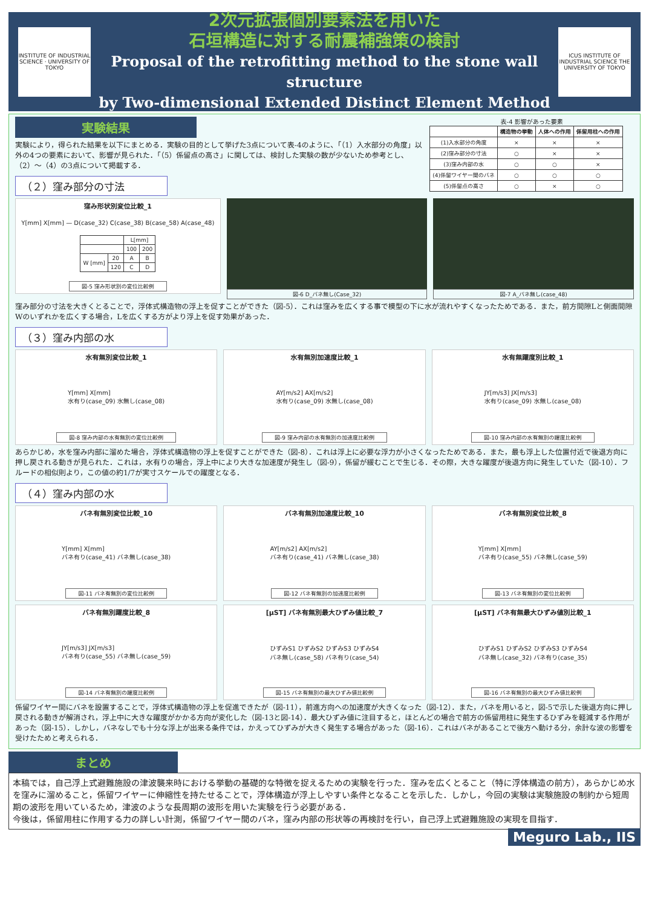INSTITUTE OF INDUSTRIAL SCIENCE · UNIVERSITY OF TOKYO
2次元拡張個別要素法を用いた
石垣構造に対する耐震補強策の検討
Proposal of the retrofitting method to the stone wall structure
by Two-dimensional Extended Distinct Element Method
ICUS INSTITUTE OF INDUSTRIAL SCIENCE THE UNIVERSITY OF TOKYO
実験結果
実験により，得られた結果を以下にまとめる．実験の目的として挙げた3点について表-4のように、「（1）入水部分の角度」以外の4つの要素において、影響が見られた．「（5）係留点の高さ」に関しては、検討した実験の数が少ないため参考とし、（2）～（4）の3点について掲載する．
（２）窪み部分の寸法
表-4 影響があった要素
| | 構造物の挙動 | 人体への作用 | 係留用柱への作用 |
| --- | --- | --- | --- |
| (1)入水部分の角度 | × | × | × |
| (2)窪み部分の寸法 | ○ | × | × |
| (3)窪み内部の水 | ○ | ○ | × |
| (4)係留ワイヤー間のバネ | ○ | ○ | ○ |
| (5)係留点の高さ | ○ | × | ○ |
窪み形状別変位比較_1
Y[mm] X[mm] — D(case_32) C(case_38) B(case_58) A(case_48)
| | | L[mm] | |
| | | 100 | 200 |
| W [mm] | 20 | A | B |
| | 120 | C | D |
図-5 窪み形状別の変位比較例
図-6 D_バネ無し(Case_32) 図-7 A_バネ無し(case_48)
窪み部分の寸法を大きくとることで，浮体式構造物の浮上を促すことができた（図-5）．これは窪みを広くする事で模型の下に水が流れやすくなったためである．また，前方間隙Lと側面間隙Wのいずれかを広くする場合，Lを広くする方がより浮上を促す効果があった．
（３）窪み内部の水
水有無別変位比較_1
Y[mm] X[mm]
水有り(case_09) 水無し(case_08)
図-8 窪み内部の水有無別の変位比較例
水有無別加速度比較_1
AY[m/s2] AX[m/s2]
水有り(case_09) 水無し(case_08)
図-9 窪み内部の水有無別の加速度比較例
水有無躍度別比較_1
JY[m/s3] JX[m/s3]
水有り(case_09) 水無し(case_08)
図-10 窪み内部の水有無別の躍度比較例
あらかじめ，水を窪み内部に溜めた場合，浮体式構造物の浮上を促すことができた（図-8）．これは浮上に必要な浮力が小さくなったためである．また，最も浮上した位置付近で後退方向に押し戻される動きが見られた．これは，水有りの場合，浮上中により大きな加速度が発生し（図-9），係留が緩むことで生じる．その際，大きな躍度が後退方向に発生していた（図-10）．フルードの相似則より，この値の約1/7が実寸スケールでの躍度となる．
（４）窪み内部の水
バネ有無別変位比較_10
Y[mm] X[mm]
バネ有り(case_41) バネ無し(case_38)
図-11 バネ有無別の変位比較例
バネ有無別加速度比較_10
AY[m/s2] AX[m/s2]
バネ有り(case_41) バネ無し(case_38)
図-12 バネ有無別の加速度比較例
バネ有無別変位比較_8
Y[mm] X[mm]
バネ有り(case_55) バネ無し(case_59)
図-13 バネ有無別の変位比較例
バネ有無別躍度比較_8
JY[m/s3] JX[m/s3]
バネ有り(case_55) バネ無し(case_59)
図-14 バネ有無別の躍度比較例
[μST] バネ有無別最大ひずみ値比較_7
ひずみS1 ひずみS2 ひずみS3 ひずみS4
バネ無し(case_58) バネ有り(case_54)
図-15 バネ有無別の最大ひずみ値比較例
[μST] バネ有無最大ひずみ値別比較_1
ひずみS1 ひずみS2 ひずみS3 ひずみS4
バネ無し(case_32) バネ有り(case_35)
図-16 バネ有無別の最大ひずみ値比較例
係留ワイヤー間にバネを設置することで，浮体式構造物の浮上を促進できたが（図-11），前進方向への加速度が大きくなった（図-12）．また，バネを用いると，図-5で示した後退方向に押し戻される動きが解消され，浮上中に大きな躍度がかかる方向が変化した（図-13と図-14）．最大ひずみ値に注目すると，ほとんどの場合で前方の係留用柱に発生するひずみを軽減する作用があった（図-15）．しかし，バネなしでも十分な浮上が出来る条件では，かえってひずみが大きく発生する場合があった（図-16）．これはバネがあることで後方へ動ける分，余計な波の影響を受けたためと考えられる．
まとめ
本稿では，自己浮上式避難施設の津波襲来時における挙動の基礎的な特徴を捉えるための実験を行った．窪みを広くとること（特に浮体構造の前方），あらかじめ水を窪みに溜めること，係留ワイヤーに伸縮性を持たせることで，浮体構造が浮上しやすい条件となることを示した．しかし，今回の実験は実験施設の制約から短周期の波形を用いているため，津波のような長周期の波形を用いた実験を行う必要がある．
今後は，係留用柱に作用する力の詳しい計測，係留ワイヤー間のバネ，窪み内部の形状等の再検討を行い，自己浮上式避難施設の実現を目指す．
Meguro Lab., IIS